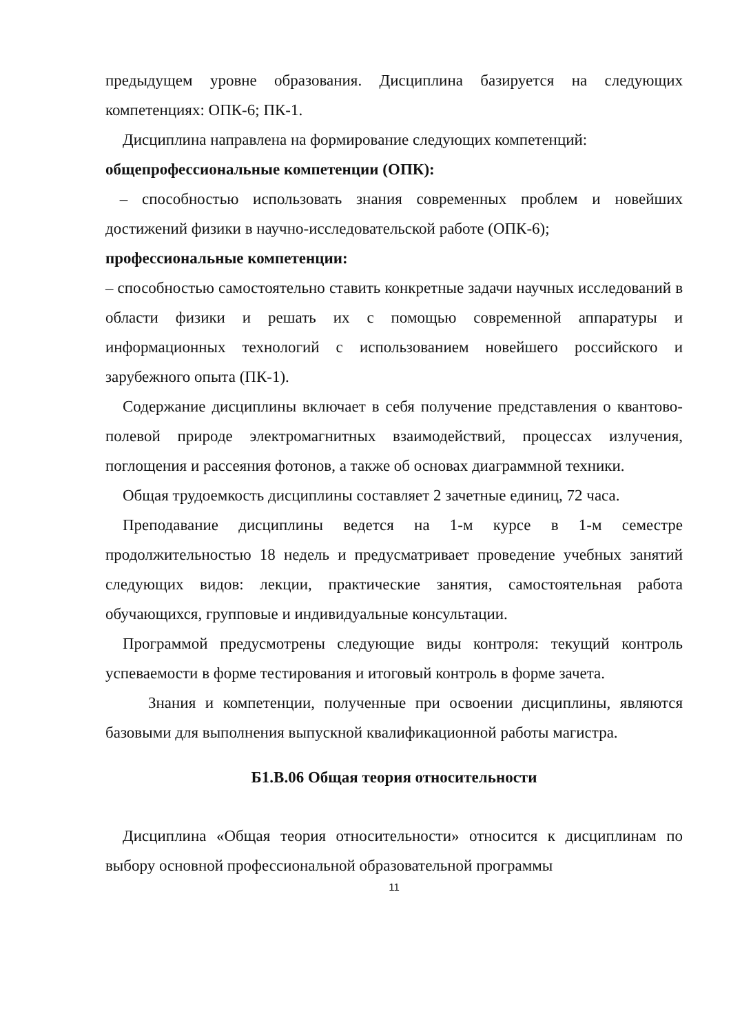предыдущем уровне образования. Дисциплина базируется на следующих компетенциях: ОПК-6; ПК-1.
Дисциплина направлена на формирование следующих компетенций:
общепрофессиональные компетенции (ОПК):
– способностью использовать знания современных проблем и новейших достижений физики в научно-исследовательской работе (ОПК-6);
профессиональные компетенции:
– способностью самостоятельно ставить конкретные задачи научных исследований в области физики и решать их с помощью современной аппаратуры и информационных технологий с использованием новейшего российского и зарубежного опыта (ПК-1).
Содержание дисциплины включает в себя получение представления о квантово-полевой природе электромагнитных взаимодействий, процессах излучения, поглощения и рассеяния фотонов, а также об основах диаграммной техники.
Общая трудоемкость дисциплины составляет 2 зачетные единиц, 72 часа.
Преподавание дисциплины ведется на 1-м курсе в 1-м семестре продолжительностью 18 недель и предусматривает проведение учебных занятий следующих видов: лекции, практические занятия, самостоятельная работа обучающихся, групповые и индивидуальные консультации.
Программой предусмотрены следующие виды контроля: текущий контроль успеваемости в форме тестирования и итоговый контроль в форме зачета.
Знания и компетенции, полученные при освоении дисциплины, являются базовыми для выполнения выпускной квалификационной работы магистра.
Б1.В.06 Общая теория относительности
Дисциплина «Общая теория относительности» относится к дисциплинам по выбору основной профессиональной образовательной программы
11